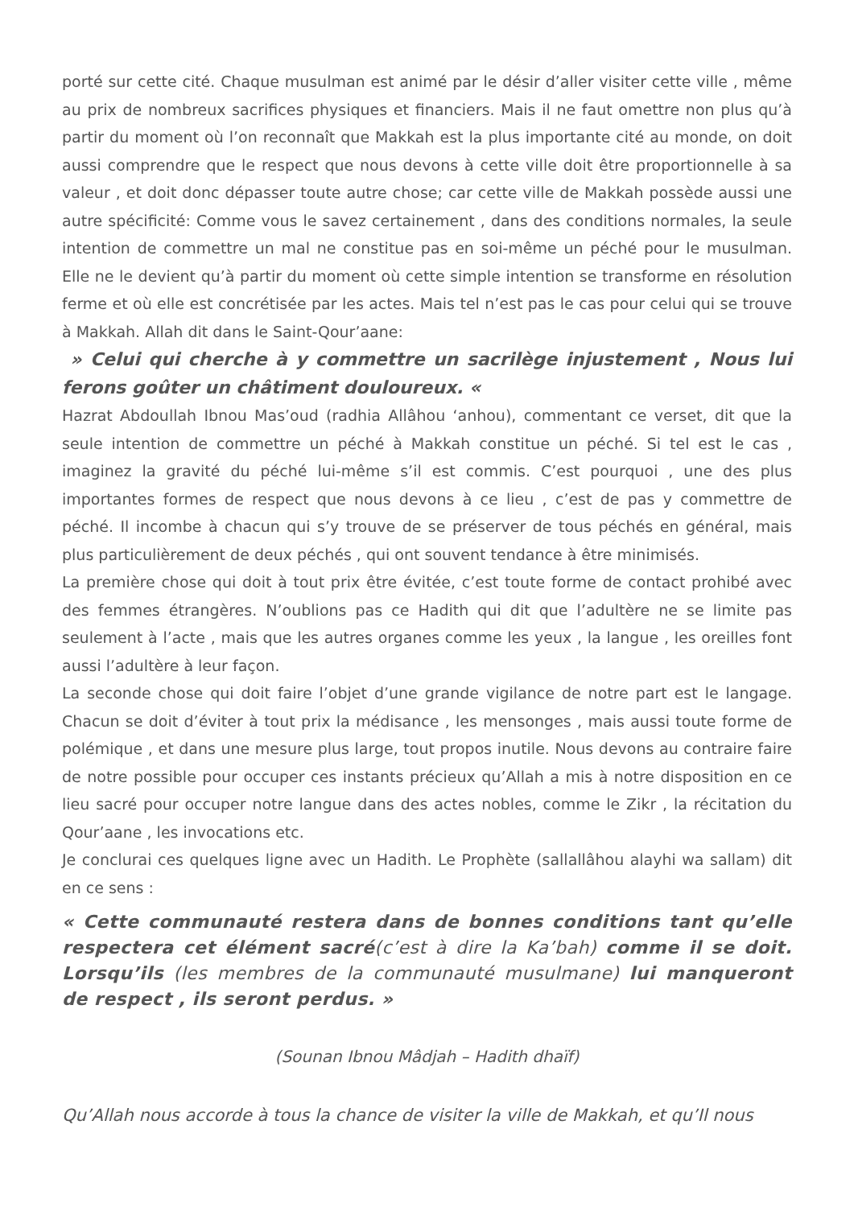porté sur cette cité. Chaque musulman est animé par le désir d’aller visiter cette ville , même au prix de nombreux sacrifices physiques et financiers. Mais il ne faut omettre non plus qu’à partir du moment où l’on reconnaît que Makkah est la plus importante cité au monde, on doit aussi comprendre que le respect que nous devons à cette ville doit être proportionnelle à sa valeur , et doit donc dépasser toute autre chose; car cette ville de Makkah possède aussi une autre spécificité: Comme vous le savez certainement , dans des conditions normales, la seule intention de commettre un mal ne constitue pas en soi-même un péché pour le musulman. Elle ne le devient qu’à partir du moment où cette simple intention se transforme en résolution ferme et où elle est concrétisée par les actes. Mais tel n’est pas le cas pour celui qui se trouve à Makkah. Allah dit dans le Saint-Qour’aane:
» Celui qui cherche à y commettre un sacrilège injustement , Nous lui ferons goûter un châtiment douloureux. «
Hazrat Abdoullah Ibnou Mas’oud (radhia Allâhou ‘anhou), commentant ce verset, dit que la seule intention de commettre un péché à Makkah constitue un péché. Si tel est le cas , imaginez la gravité du péché lui-même s’il est commis. C’est pourquoi , une des plus importantes formes de respect que nous devons à ce lieu , c’est de pas y commettre de péché. Il incombe à chacun qui s’y trouve de se préserver de tous péchés en général, mais plus particulièrement de deux péchés , qui ont souvent tendance à être minimisés.
La première chose qui doit à tout prix être évitée, c’est toute forme de contact prohibé avec des femmes étrangères. N’oublions pas ce Hadith qui dit que l’adultère ne se limite pas seulement à l’acte , mais que les autres organes comme les yeux , la langue , les oreilles font aussi l’adultère à leur façon.
La seconde chose qui doit faire l’objet d’une grande vigilance de notre part est le langage. Chacun se doit d’éviter à tout prix la médisance , les mensonges , mais aussi toute forme de polémique , et dans une mesure plus large, tout propos inutile. Nous devons au contraire faire de notre possible pour occuper ces instants précieux qu’Allah a mis à notre disposition en ce lieu sacré pour occuper notre langue dans des actes nobles, comme le Zikr , la récitation du Qour’aane , les invocations etc.
Je conclurai ces quelques ligne avec un Hadith. Le Prophète (sallallâhou alayhi wa sallam) dit en ce sens :
« Cette communauté restera dans de bonnes conditions tant qu’elle respectera cet élément sacré(c’est à dire la Ka’bah) comme il se doit. Lorsqu’ils (les membres de la communauté musulmane) lui manqueront de respect , ils seront perdus. »
(Sounan Ibnou Mâdjah – Hadith dhaïf)
Qu’Allah nous accorde à tous la chance de visiter la ville de Makkah, et qu’Il nous